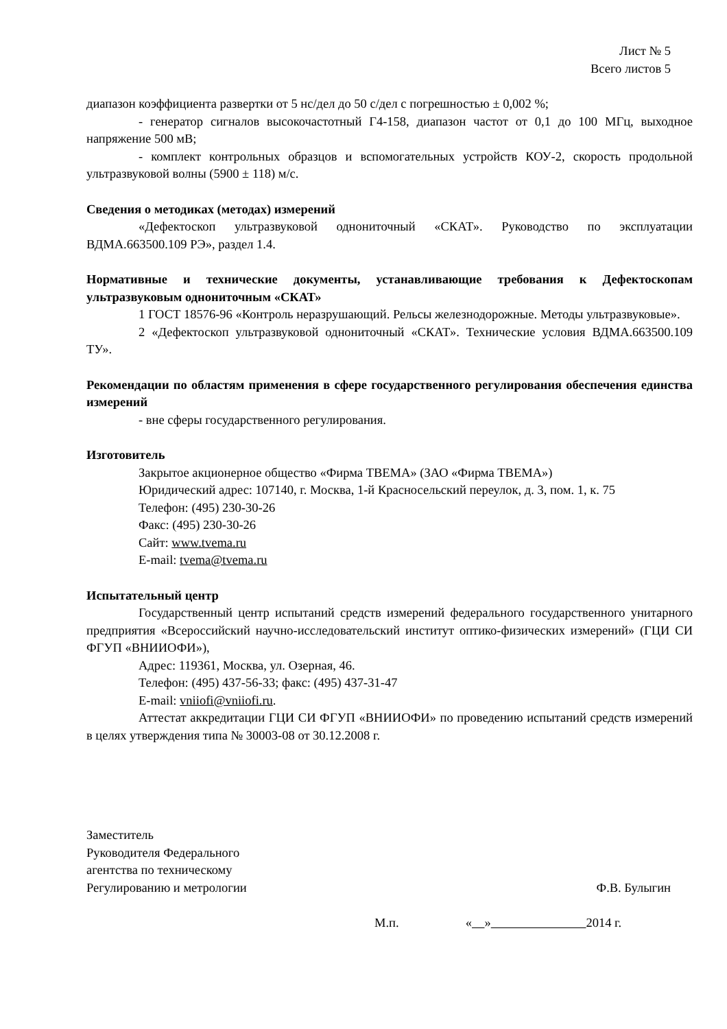Лист № 5
Всего листов 5
диапазон коэффициента развертки от 5 нс/дел до 50 с/дел с погрешностью ± 0,002 %;
- генератор сигналов высокочастотный Г4-158, диапазон частот от 0,1 до 100 МГц, выходное напряжение 500 мВ;
- комплект контрольных образцов и вспомогательных устройств КОУ-2, скорость продольной ультразвуковой волны (5900 ± 118) м/с.
Сведения о методиках (методах) измерений
«Дефектоскоп ультразвуковой однониточный «СКАТ». Руководство по эксплуатации ВДМА.663500.109 РЭ», раздел 1.4.
Нормативные и технические документы, устанавливающие требования к Дефектоскопам ультразвуковым однониточным «СКАТ»
1 ГОСТ 18576-96 «Контроль неразрушающий. Рельсы железнодорожные. Методы ультразвуковые».
2 «Дефектоскоп ультразвуковой однониточный «СКАТ». Технические условия ВДМА.663500.109 ТУ».
Рекомендации по областям применения в сфере государственного регулирования обеспечения единства измерений
- вне сферы государственного регулирования.
Изготовитель
Закрытое акционерное общество «Фирма ТВЕМА» (ЗАО «Фирма ТВЕМА»)
Юридический адрес: 107140, г. Москва, 1-й Красносельский переулок, д. 3, пом. 1, к. 75
Телефон: (495) 230-30-26
Факс: (495) 230-30-26
Сайт: www.tvema.ru
E-mail: tvema@tvema.ru
Испытательный центр
Государственный центр испытаний средств измерений федерального государственного унитарного предприятия «Всероссийский научно-исследовательский институт оптико-физических измерений» (ГЦИ СИ ФГУП «ВНИИОФИ»),
Адрес: 119361, Москва, ул. Озерная, 46.
Телефон: (495) 437-56-33; факс: (495) 437-31-47
E-mail: vniiofi@vniiofi.ru.
Аттестат аккредитации ГЦИ СИ ФГУП «ВНИИОФИ» по проведению испытаний средств измерений в целях утверждения типа № 30003-08 от 30.12.2008 г.
Заместитель
Руководителя Федерального
агентства по техническому
Регулированию и метрологии
Ф.В. Булыгин
М.п. « » 2014 г.